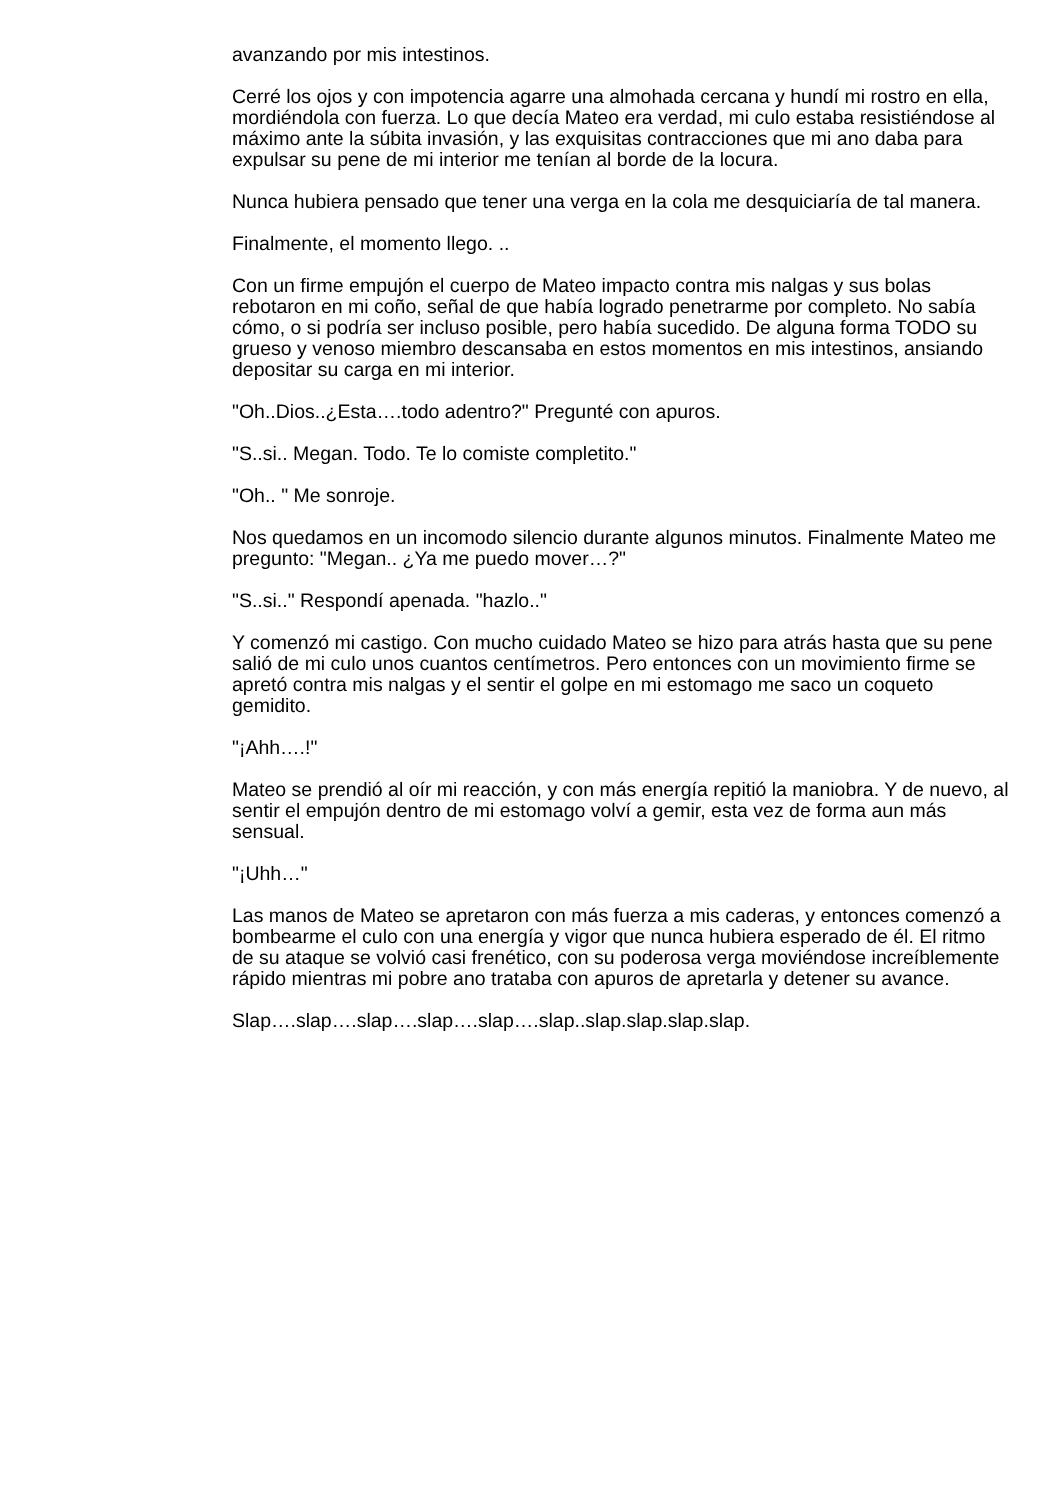avanzando por mis intestinos.
Cerré los ojos y con impotencia agarre una almohada cercana y hundí mi rostro en ella, mordiéndola con fuerza. Lo que decía Mateo era verdad, mi culo estaba resistiéndose al máximo ante la súbita invasión, y las exquisitas contracciones que mi ano daba para expulsar su pene de mi interior me tenían al borde de la locura.
Nunca hubiera pensado que tener una verga en la cola me desquiciaría de tal manera.
Finalmente, el momento llego. ..
Con un firme empujón el cuerpo de Mateo impacto contra mis nalgas y sus bolas rebotaron en mi coño, señal de que había logrado penetrarme por completo. No sabía cómo, o si podría ser incluso posible, pero había sucedido. De alguna forma TODO su grueso y venoso miembro descansaba en estos momentos en mis intestinos, ansiando depositar su carga en mi interior.
"Oh..Dios..¿Esta….todo adentro?" Pregunté con apuros.
"S..si.. Megan. Todo. Te lo comiste completito."
"Oh.. " Me sonroje.
Nos quedamos en un incomodo silencio durante algunos minutos. Finalmente Mateo me pregunto: "Megan.. ¿Ya me puedo mover…?"
"S..si.." Respondí apenada. "hazlo.."
Y comenzó mi castigo. Con mucho cuidado Mateo se hizo para atrás hasta que su pene salió de mi culo unos cuantos centímetros. Pero entonces con un movimiento firme se apretó contra mis nalgas y el sentir el golpe en mi estomago me saco un coqueto gemidito.
"¡Ahh….!"
Mateo se prendió al oír mi reacción, y con más energía repitió la maniobra. Y de nuevo, al sentir el empujón dentro de mi estomago volví a gemir, esta vez de forma aun más sensual.
"¡Uhh…"
Las manos de Mateo se apretaron con más fuerza a mis caderas, y entonces comenzó a bombearme el culo con una energía y vigor que nunca hubiera esperado de él. El ritmo de su ataque se volvió casi frenético, con su poderosa verga moviéndose increíblemente rápido mientras mi pobre ano trataba con apuros de apretarla y detener su avance.
Slap….slap….slap….slap….slap….slap..slap.slap.slap.slap.